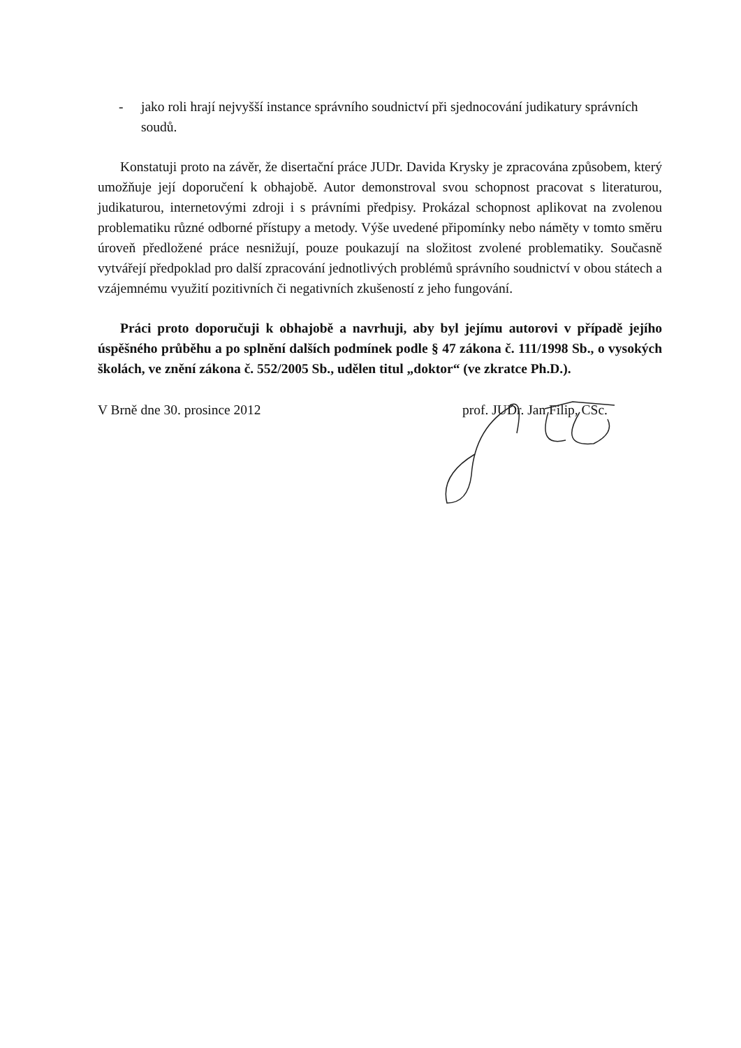- jako roli hrají nejvyšší instance správního soudnictví při sjednocování judikatury správních soudů.
Konstatuji proto na závěr, že disertační práce JUDr. Davida Krysky je zpracována způsobem, který umožňuje její doporučení k obhajobě. Autor demonstroval svou schopnost pracovat s literaturou, judikaturou, internetovými zdroji i s právními předpisy. Prokázal schopnost aplikovat na zvolenou problematiku různé odborné přístupy a metody. Výše uvedené připomínky nebo náměty v tomto směru úroveň předložené práce nesnižují, pouze poukazují na složitost zvolené problematiky. Současně vytvářejí předpoklad pro další zpracování jednotlivých problémů správního soudnictví v obou státech a vzájemnému využití pozitivních či negativních zkušeností z jeho fungování.
Práci proto doporučuji k obhajobě a navrhuji, aby byl jejímu autorovi v případě jejího úspěšného průběhu a po splnění dalších podmínek podle § 47 zákona č. 111/1998 Sb., o vysokých školách, ve znění zákona č. 552/2005 Sb., udělen titul „doktor“ (ve zkratce Ph.D.).
V Brně dne 30. prosince 2012 prof. JUDr. Jan Filip, CSc.